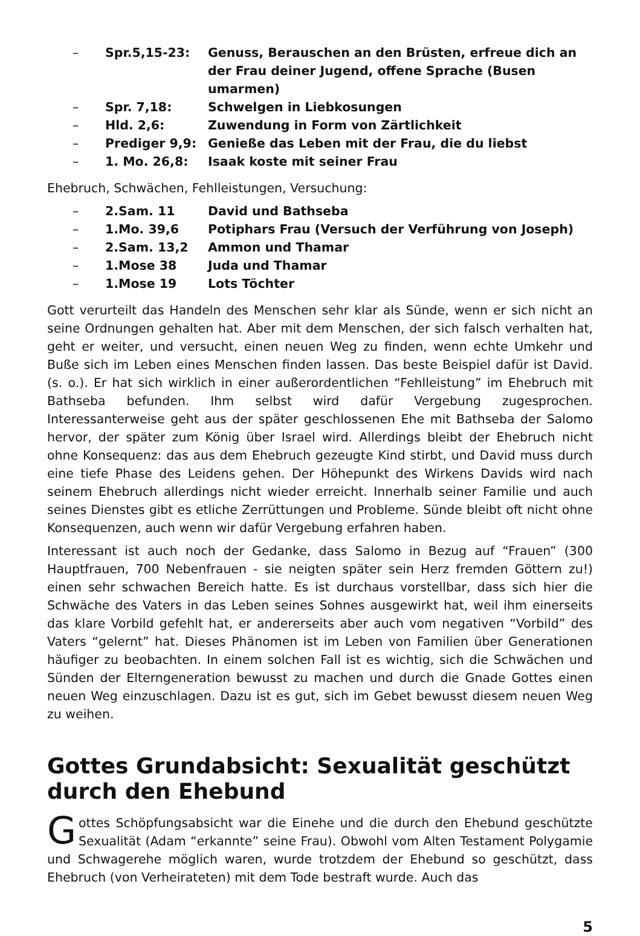– Spr.5,15-23: Genuss, Berauschen an den Brüsten, erfreue dich an der Frau deiner Jugend, offene Sprache (Busen umarmen)
– Spr. 7,18: Schwelgen in Liebkosungen
– Hld. 2,6: Zuwendung in Form von Zärtlichkeit
– Prediger 9,9: Genieße das Leben mit der Frau, die du liebst
– 1. Mo. 26,8: Isaak koste mit seiner Frau
Ehebruch, Schwächen, Fehlleistungen, Versuchung:
– 2.Sam. 11 David und Bathseba
– 1.Mo. 39,6 Potiphars Frau (Versuch der Verführung von Joseph)
– 2.Sam. 13,2 Ammon und Thamar
– 1.Mose 38 Juda und Thamar
– 1.Mose 19 Lots Töchter
Gott verurteilt das Handeln des Menschen sehr klar als Sünde, wenn er sich nicht an seine Ordnungen gehalten hat. Aber mit dem Menschen, der sich falsch verhalten hat, geht er weiter, und versucht, einen neuen Weg zu finden, wenn echte Umkehr und Buße sich im Leben eines Menschen finden lassen. Das beste Beispiel dafür ist David. (s. o.). Er hat sich wirklich in einer außerordentlichen “Fehlleistung” im Ehebruch mit Bathseba befunden. Ihm selbst wird dafür Vergebung zugesprochen. Interessanterweise geht aus der später geschlossenen Ehe mit Bathseba der Salomo hervor, der später zum König über Israel wird. Allerdings bleibt der Ehebruch nicht ohne Konsequenz: das aus dem Ehebruch gezeugte Kind stirbt, und David muss durch eine tiefe Phase des Leidens gehen. Der Höhepunkt des Wirkens Davids wird nach seinem Ehebruch allerdings nicht wieder erreicht. Innerhalb seiner Familie und auch seines Dienstes gibt es etliche Zerrüttungen und Probleme. Sünde bleibt oft nicht ohne Konsequenzen, auch wenn wir dafür Vergebung erfahren haben.
Interessant ist auch noch der Gedanke, dass Salomo in Bezug auf “Frauen” (300 Hauptfrauen, 700 Nebenfrauen - sie neigten später sein Herz fremden Göttern zu!) einen sehr schwachen Bereich hatte. Es ist durchaus vorstellbar, dass sich hier die Schwäche des Vaters in das Leben seines Sohnes ausgewirkt hat, weil ihm einerseits das klare Vorbild gefehlt hat, er andererseits aber auch vom negativen “Vorbild” des Vaters “gelernt” hat. Dieses Phänomen ist im Leben von Familien über Generationen häufiger zu beobachten. In einem solchen Fall ist es wichtig, sich die Schwächen und Sünden der Elterngeneration bewusst zu machen und durch die Gnade Gottes einen neuen Weg einzuschlagen. Dazu ist es gut, sich im Gebet bewusst diesem neuen Weg zu weihen.
Gottes Grundabsicht: Sexualität geschützt durch den Ehebund
Gottes Schöpfungsabsicht war die Einehe und die durch den Ehebund geschützte Sexualität (Adam “erkannte” seine Frau). Obwohl vom Alten Testament Polygamie und Schwagerehe möglich waren, wurde trotzdem der Ehebund so geschützt, dass Ehebruch (von Verheirateten) mit dem Tode bestraft wurde. Auch das
5